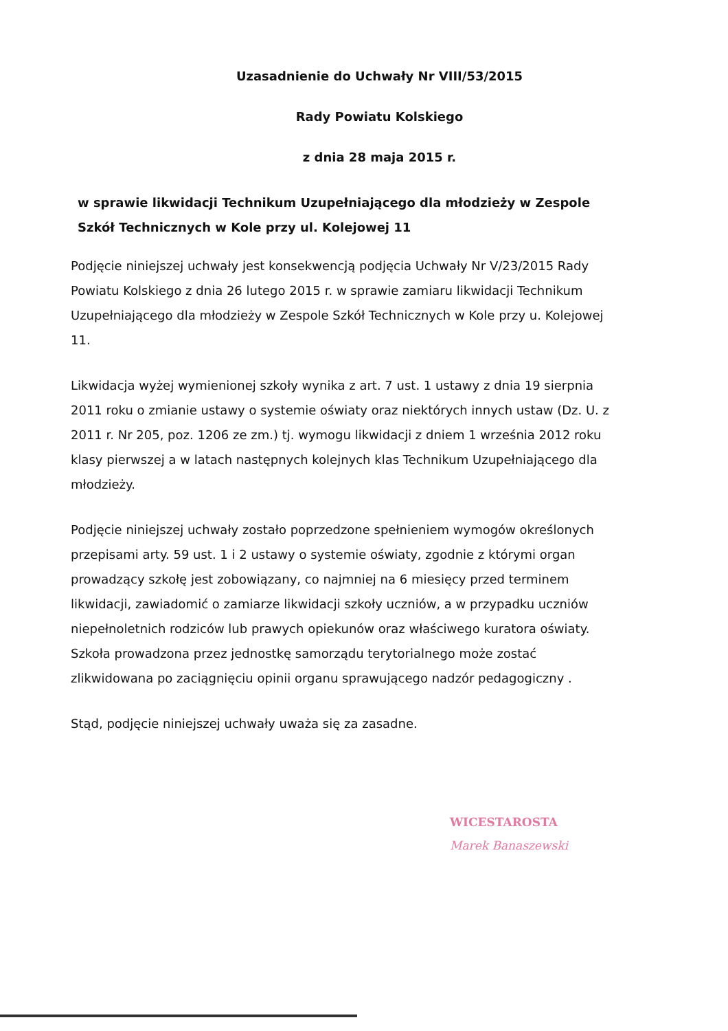Uzasadnienie do Uchwały Nr VIII/53/2015
Rady Powiatu Kolskiego
z dnia 28 maja 2015 r.
w sprawie likwidacji Technikum Uzupełniającego dla młodzieży w Zespole Szkół Technicznych w Kole przy ul. Kolejowej 11
Podjęcie niniejszej uchwały jest konsekwencją podjęcia Uchwały Nr V/23/2015 Rady Powiatu Kolskiego z dnia 26 lutego 2015 r. w sprawie zamiaru likwidacji Technikum Uzupełniającego dla młodzieży w Zespole Szkół Technicznych w Kole przy u. Kolejowej 11.
Likwidacja wyżej wymienionej szkoły wynika z art. 7 ust. 1 ustawy z dnia 19 sierpnia 2011 roku o zmianie ustawy o systemie oświaty oraz niektórych innych ustaw (Dz. U. z 2011 r. Nr 205, poz. 1206 ze zm.) tj. wymogu likwidacji z dniem 1 września 2012 roku klasy pierwszej a w latach następnych kolejnych klas Technikum Uzupełniającego dla młodzieży.
Podjęcie niniejszej uchwały zostało poprzedzone spełnieniem wymogów określonych przepisami arty. 59 ust. 1 i 2 ustawy o systemie oświaty, zgodnie z którymi organ prowadzący szkołę jest zobowiązany, co najmniej na 6 miesięcy przed terminem likwidacji, zawiadomić o zamiarze likwidacji szkoły uczniów, a w przypadku uczniów niepełnoletnich rodziców lub prawych opiekunów oraz właściwego kuratora oświaty. Szkoła prowadzona przez jednostkę samorządu terytorialnego może zostać zlikwidowana po zaciągnięciu opinii organu sprawującego nadzór pedagogiczny .
Stąd, podjęcie niniejszej uchwały uważa się za zasadne.
WICESTAROSTA
Marek Banaszewski